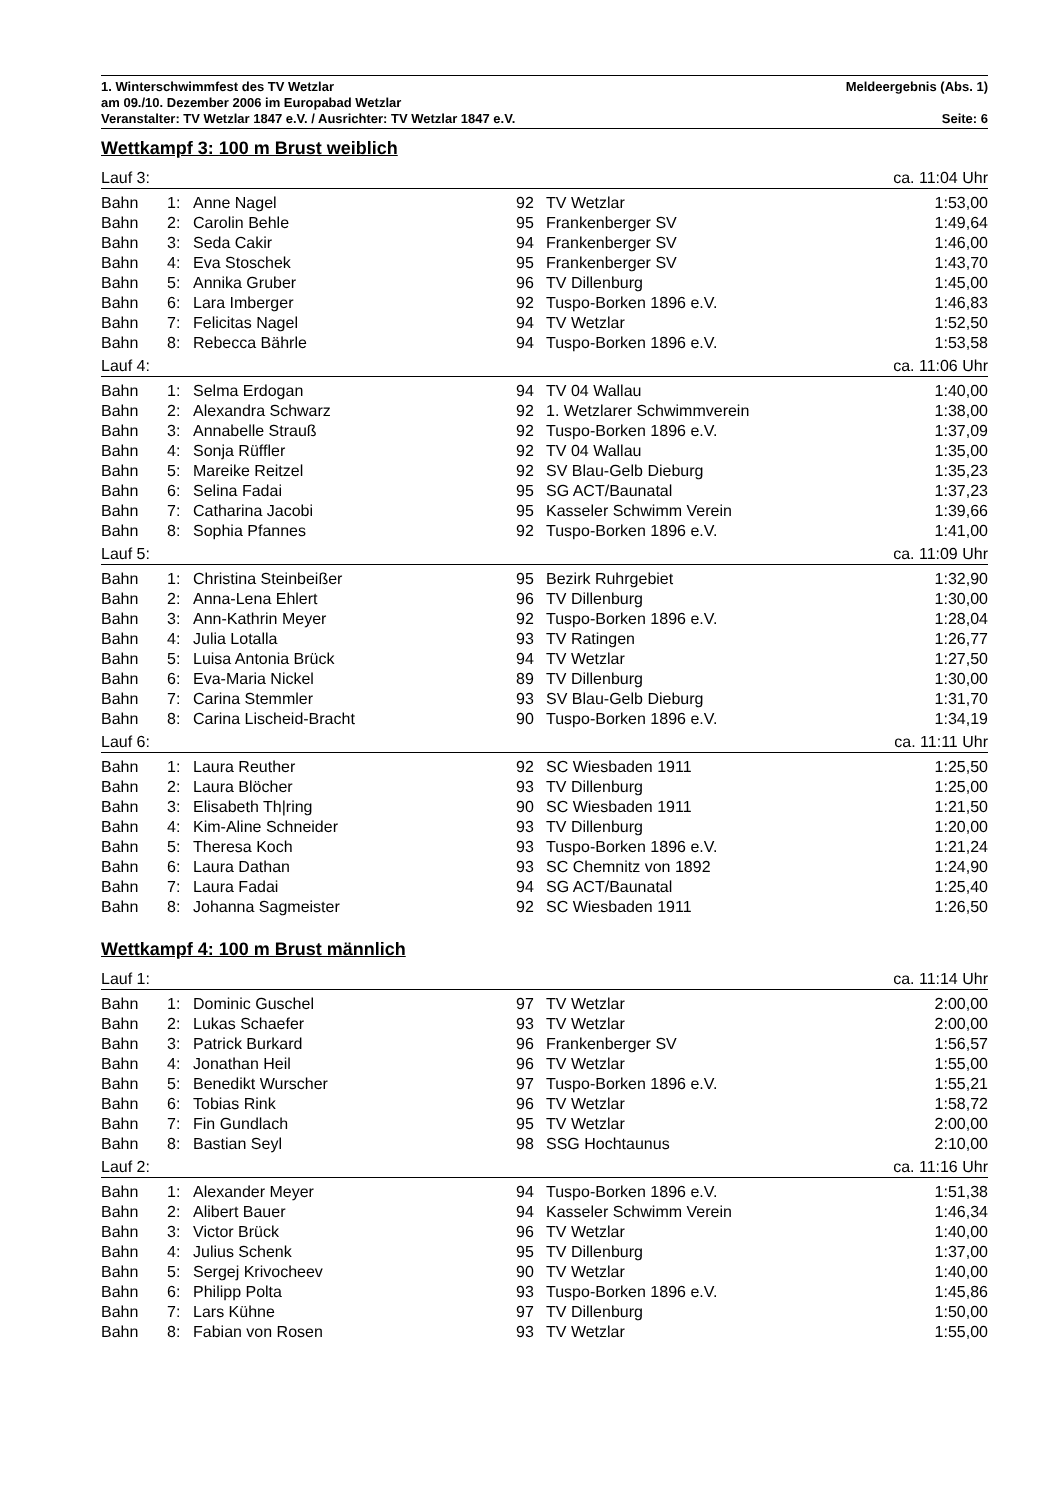1. Winterschwimmfest des TV Wetzlar Meldeergebnis (Abs. 1)
am 09./10. Dezember 2006 im Europabad Wetzlar
Veranstalter: TV Wetzlar 1847 e.V. / Ausrichter: TV Wetzlar 1847 e.V. Seite: 6
Wettkampf 3: 100 m Brust weiblich
| Lauf 3: | | | | | ca. 11:04 Uhr |
| Bahn | 1: | Anne Nagel | 92 | TV Wetzlar | 1:53,00 |
| Bahn | 2: | Carolin Behle | 95 | Frankenberger SV | 1:49,64 |
| Bahn | 3: | Seda Cakir | 94 | Frankenberger SV | 1:46,00 |
| Bahn | 4: | Eva Stoschek | 95 | Frankenberger SV | 1:43,70 |
| Bahn | 5: | Annika Gruber | 96 | TV Dillenburg | 1:45,00 |
| Bahn | 6: | Lara Imberger | 92 | Tuspo-Borken 1896 e.V. | 1:46,83 |
| Bahn | 7: | Felicitas Nagel | 94 | TV Wetzlar | 1:52,50 |
| Bahn | 8: | Rebecca Bährle | 94 | Tuspo-Borken 1896 e.V. | 1:53,58 |
| Lauf 4: | | | | | ca. 11:06 Uhr |
| Bahn | 1: | Selma Erdogan | 94 | TV 04 Wallau | 1:40,00 |
| Bahn | 2: | Alexandra Schwarz | 92 | 1. Wetzlarer Schwimmverein | 1:38,00 |
| Bahn | 3: | Annabelle Strauß | 92 | Tuspo-Borken 1896 e.V. | 1:37,09 |
| Bahn | 4: | Sonja Rüffler | 92 | TV 04 Wallau | 1:35,00 |
| Bahn | 5: | Mareike Reitzel | 92 | SV Blau-Gelb Dieburg | 1:35,23 |
| Bahn | 6: | Selina Fadai | 95 | SG ACT/Baunatal | 1:37,23 |
| Bahn | 7: | Catharina Jacobi | 95 | Kasseler Schwimm Verein | 1:39,66 |
| Bahn | 8: | Sophia Pfannes | 92 | Tuspo-Borken 1896 e.V. | 1:41,00 |
| Lauf 5: | | | | | ca. 11:09 Uhr |
| Bahn | 1: | Christina Steinbeißer | 95 | Bezirk Ruhrgebiet | 1:32,90 |
| Bahn | 2: | Anna-Lena Ehlert | 96 | TV Dillenburg | 1:30,00 |
| Bahn | 3: | Ann-Kathrin Meyer | 92 | Tuspo-Borken 1896 e.V. | 1:28,04 |
| Bahn | 4: | Julia Lotalla | 93 | TV Ratingen | 1:26,77 |
| Bahn | 5: | Luisa Antonia Brück | 94 | TV Wetzlar | 1:27,50 |
| Bahn | 6: | Eva-Maria Nickel | 89 | TV Dillenburg | 1:30,00 |
| Bahn | 7: | Carina Stemmler | 93 | SV Blau-Gelb Dieburg | 1:31,70 |
| Bahn | 8: | Carina Lischeid-Bracht | 90 | Tuspo-Borken 1896 e.V. | 1:34,19 |
| Lauf 6: | | | | | ca. 11:11 Uhr |
| Bahn | 1: | Laura Reuther | 92 | SC Wiesbaden 1911 | 1:25,50 |
| Bahn | 2: | Laura Blöcher | 93 | TV Dillenburg | 1:25,00 |
| Bahn | 3: | Elisabeth Th/ring | 90 | SC Wiesbaden 1911 | 1:21,50 |
| Bahn | 4: | Kim-Aline Schneider | 93 | TV Dillenburg | 1:20,00 |
| Bahn | 5: | Theresa Koch | 93 | Tuspo-Borken 1896 e.V. | 1:21,24 |
| Bahn | 6: | Laura Dathan | 93 | SC Chemnitz von 1892 | 1:24,90 |
| Bahn | 7: | Laura Fadai | 94 | SG ACT/Baunatal | 1:25,40 |
| Bahn | 8: | Johanna Sagmeister | 92 | SC Wiesbaden 1911 | 1:26,50 |
Wettkampf 4: 100 m Brust männlich
| Lauf 1: | | | | | ca. 11:14 Uhr |
| Bahn | 1: | Dominic Guschel | 97 | TV Wetzlar | 2:00,00 |
| Bahn | 2: | Lukas Schaefer | 93 | TV Wetzlar | 2:00,00 |
| Bahn | 3: | Patrick Burkard | 96 | Frankenberger SV | 1:56,57 |
| Bahn | 4: | Jonathan Heil | 96 | TV Wetzlar | 1:55,00 |
| Bahn | 5: | Benedikt Wurscher | 97 | Tuspo-Borken 1896 e.V. | 1:55,21 |
| Bahn | 6: | Tobias Rink | 96 | TV Wetzlar | 1:58,72 |
| Bahn | 7: | Fin Gundlach | 95 | TV Wetzlar | 2:00,00 |
| Bahn | 8: | Bastian Seyl | 98 | SSG Hochtaunus | 2:10,00 |
| Lauf 2: | | | | | ca. 11:16 Uhr |
| Bahn | 1: | Alexander Meyer | 94 | Tuspo-Borken 1896 e.V. | 1:51,38 |
| Bahn | 2: | Alibert Bauer | 94 | Kasseler Schwimm Verein | 1:46,34 |
| Bahn | 3: | Victor Brück | 96 | TV Wetzlar | 1:40,00 |
| Bahn | 4: | Julius Schenk | 95 | TV Dillenburg | 1:37,00 |
| Bahn | 5: | Sergej Krivocheev | 90 | TV Wetzlar | 1:40,00 |
| Bahn | 6: | Philipp Polta | 93 | Tuspo-Borken 1896 e.V. | 1:45,86 |
| Bahn | 7: | Lars Kühne | 97 | TV Dillenburg | 1:50,00 |
| Bahn | 8: | Fabian von Rosen | 93 | TV Wetzlar | 1:55,00 |